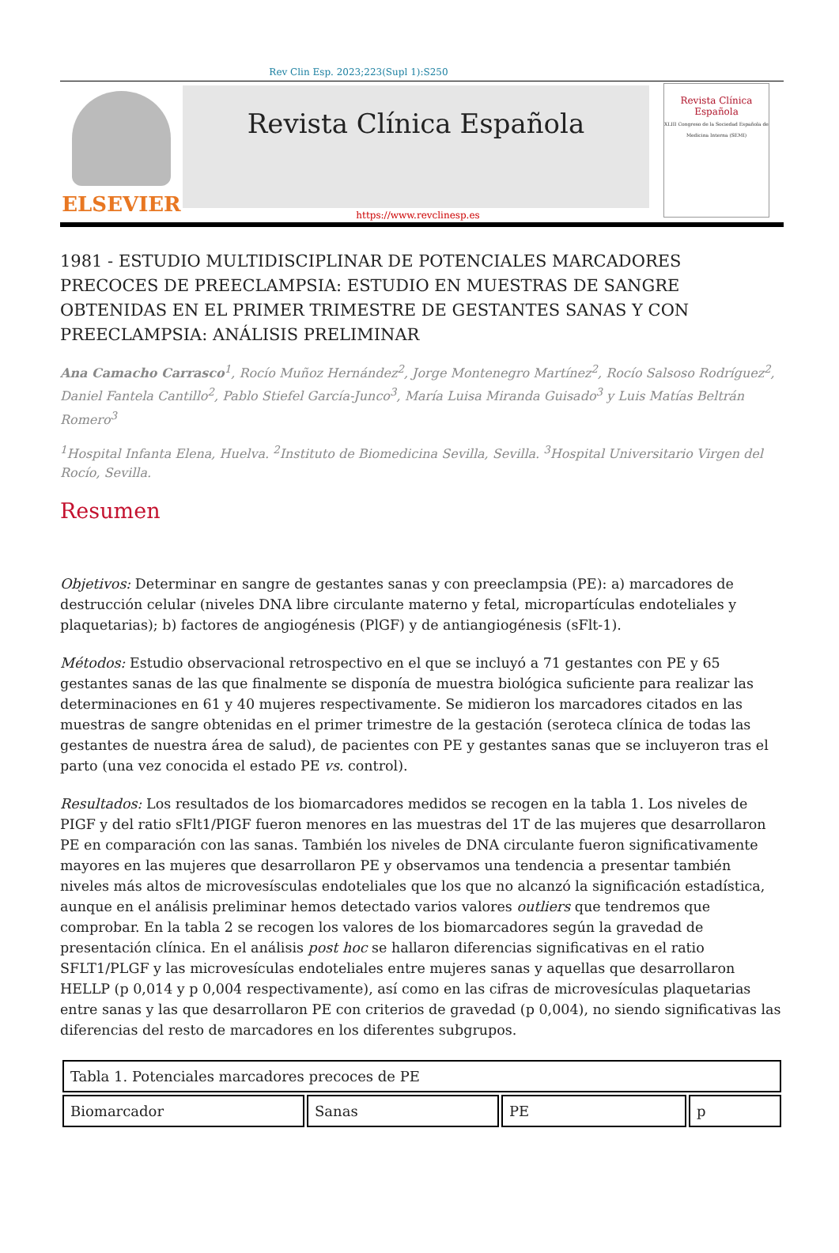Rev Clin Esp. 2023;223(Supl 1):S250
ELSEVIER
Revista Clínica Española
Revista Clínica Española
XLIII Congreso de la Sociedad Española de Medicina Interna (SEMI)
https://www.revclinesp.es
1981 - ESTUDIO MULTIDISCIPLINAR DE POTENCIALES MARCADORES PRECOCES DE PREECLAMPSIA: ESTUDIO EN MUESTRAS DE SANGRE OBTENIDAS EN EL PRIMER TRIMESTRE DE GESTANTES SANAS Y CON PREECLAMPSIA: ANÁLISIS PRELIMINAR
Ana Camacho Carrasco<sup>1</sup>, Rocío Muñoz Hernández<sup>2</sup>, Jorge Montenegro Martínez<sup>2</sup>, Rocío Salsoso Rodríguez<sup>2</sup>, Daniel Fantela Cantillo<sup>2</sup>, Pablo Stiefel García-Junco<sup>3</sup>, María Luisa Miranda Guisado<sup>3</sup> y Luis Matías Beltrán Romero<sup>3</sup>
<sup>1</sup> Hospital Infanta Elena, Huelva. <sup>2</sup>Instituto de Biomedicina Sevilla, Sevilla. <sup>3</sup>Hospital Universitario Virgen del Rocío, Sevilla.
Resumen
Objetivos: Determinar en sangre de gestantes sanas y con preeclampsia (PE): a) marcadores de destrucción celular (niveles DNA libre circulante materno y fetal, micropartículas endoteliales y plaquetarias); b) factores de angiogénesis (PlGF) y de antiangiogénesis (sFlt-1).
Métodos: Estudio observacional retrospectivo en el que se incluyó a 71 gestantes con PE y 65 gestantes sanas de las que finalmente se disponía de muestra biológica suficiente para realizar las determinaciones en 61 y 40 mujeres respectivamente. Se midieron los marcadores citados en las muestras de sangre obtenidas en el primer trimestre de la gestación (seroteca clínica de todas las gestantes de nuestra área de salud), de pacientes con PE y gestantes sanas que se incluyeron tras el parto (una vez conocida el estado PE vs. control).
Resultados: Los resultados de los biomarcadores medidos se recogen en la tabla 1. Los niveles de PIGF y del ratio sFlt1/PIGF fueron menores en las muestras del 1T de las mujeres que desarrollaron PE en comparación con las sanas. También los niveles de DNA circulante fueron significativamente mayores en las mujeres que desarrollaron PE y observamos una tendencia a presentar también niveles más altos de microvesísculas endoteliales que los que no alcanzó la significación estadística, aunque en el análisis preliminar hemos detectado varios valores outliers que tendremos que comprobar. En la tabla 2 se recogen los valores de los biomarcadores según la gravedad de presentación clínica. En el análisis post hoc se hallaron diferencias significativas en el ratio SFLT1/PLGF y las microvesículas endoteliales entre mujeres sanas y aquellas que desarrollaron HELLP (p 0,014 y p 0,004 respectivamente), así como en las cifras de microvesículas plaquetarias entre sanas y las que desarrollaron PE con criterios de gravedad (p 0,004), no siendo significativas las diferencias del resto de marcadores en los diferentes subgrupos.
| Tabla 1. Potenciales marcadores precoces de PE | | | |
| Biomarcador | Sanas | PE | p |